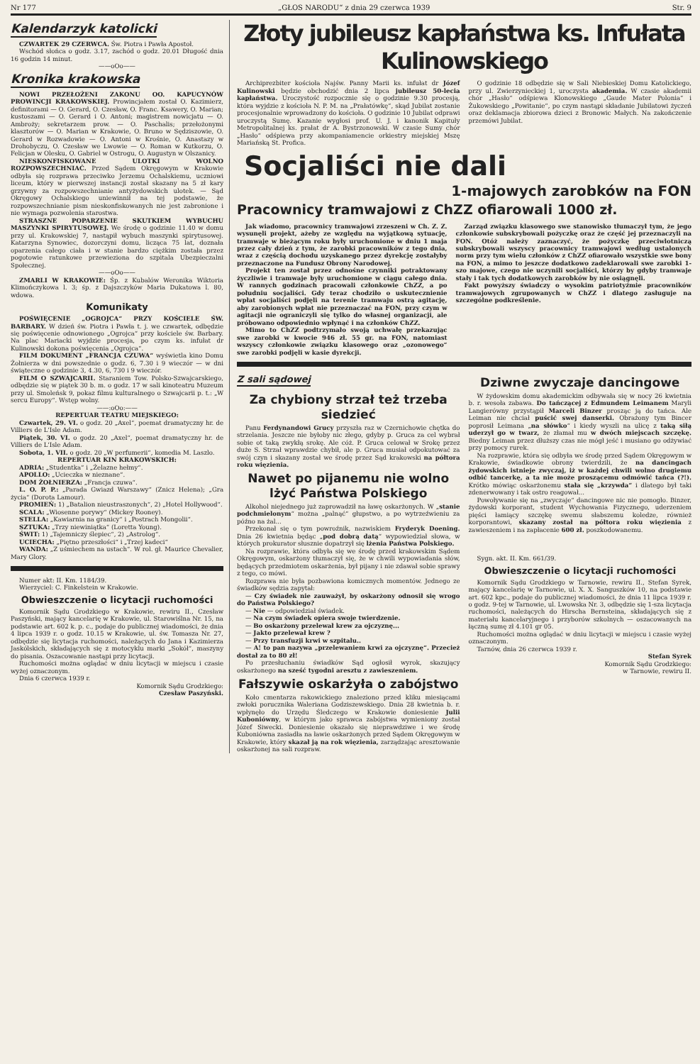Nr 177 „GŁOS NARODU“ z dnia 29 czerwca 1939 Str. 9
Kalendarzyk katolicki
CZWARTEK 29 CZERWCA. Św. Piotra i Pawła Apostoł.
Wschód słońca o godz. 3.17, zachód o godz. 20.01 Długość dnia 16 godzin 14 minut.
——oOo——
Kronika krakowska
NOWI PRZEŁOŻENI ZAKONU OO. KAPUCYNÓW PROWINCJI KRAKOWSKIEJ. Prowincjałem został O. Kazimierz, definitorami — O. Gerard, O. Czesław, O. Franc. Ksawery, O. Marian; kustoszami — O. Gerard i O. Antoni; magistrem nowicjatu — O. Ambroży; sekretarzem prow. — O. Paschalis; przełożonymi klasztorów — O. Marian w Krakowie, O. Bruno w Sędziszowie, O. Gerard w Rozwadowie — O. Antoni w Krośnie, O. Anastazy w Drohobyczu, O. Czesław we Lwowie — O. Roman w Kutkorzu, O. Felicjan w Olesku, O. Gabriel w Ostrogu, O. Augustyn w Olszanicy.
NIESKONFISKOWANE ULOTKI WOLNO ROZPOWSZECHNIAĆ. Przed Sądem Okręgowym w Krakowie odbyła się rozprawa przeciwko Jerzemu Ochalskiemu, uczniowi liceum, który w pierwszej instancji został skazany na 5 zł kary grzywny za rozpowszechnianie antyżydowskich ulotek. — Sąd Okręgowy Ochalskiego uniewinnił na tej podstawie, że rozpowszechnianie pism nieskonfiskowanych nie jest zabronione i nie wymaga pozwolenia starostwa.
STRASZNE POPARZENIE SKUTKIEM WYBUCHU MASZYNKI SPIRYTUSOWEJ. We środę o godzinie 11.40 w domu przy ul. Krakowskiej 7, nastąpił wybuch maszynki spirytusowej. Katarzyna Synowiec, dozorczyni domu, licząca 75 lat, doznała oparzenia całego ciała i w stanie bardzo ciężkim została przez pogotowie ratunkowe przewieziona do szpitala Ubezpieczalni Społecznej.
——oOo——
ZMARLI W KRAKOWIE: Śp. z Kubalów Weronika Wiktoria Klimończykowa l. 3; śp. z Dajszczyków Maria Dukatowa l. 80, wdowa.
Komunikaty
POŚWIĘCENIE „OGROJCA“ PRZY KOŚCIELE ŚW. BARBARY. W dzień św. Piotra i Pawła t. j. we czwartek, odbędzie się poświęcenie odnowionego „Ogrojca“ przy kościele św. Barbary. Na plac Mariacki wyjdzie procesja, po czym ks. infułat dr Kulinowski dokona poświęcenia „Ogrojca“.
FILM DOKUMENT „FRANCJA CZUWA“ wyświetla kino Domu Żołnierza w dni powszednie o godz. 6, 7.30 i 9 wieczór — w dni świąteczne o godzinie 3, 4.30, 6, 730 i 9 wieczór.
FILM O SZWAJCARII. Staraniem Tow. Polsko-Szwajcarskiego, odbędzie się w piątek 30 b. m. o godz. 17 w sali kinoteatru Muzeum przy ul. Smoleńsk 9, pokaz filmu kulturalnego o Szwajcarii p. t.: „W sercu Europy“. Wstęp wolny.
——:oOo:——
REPERTUAR TEATRU MIEJSKIEGO:
Czwartek, 29. VI. o godz. 20 „Axel“, poemat dramatyczny hr. de Villiers de L'Isle Adam.
Piątek, 30. VI. o godz. 20 „Axel“, poemat dramatyczny hr. de Villiers de L'Isle Adam.
Sobota, 1. VII. o godz. 20 „W perfumerii“, komedia M. Laszlo.
REPERTUAR KIN KRAKOWSKICH:
ADRIA: „Studentka“ i „Żelazne hełmy“.
APOLLO: „Ucieczka w nieznane“.
DOM ŻOŁNIERZA: „Francja czuwa“.
L. O. P. P.: „Parada Gwiazd Warszawy“ (Znicz Helena); „Gra życia“ (Dorota Lamour).
PROMIEŃ: 1) „Batalion nieustraszonych“, 2) „Hotel Hollywood“.
SCALA: „Wiosenne porywy“ (Mickey Rooney).
STELLA: „Kawiarnia na granicy“ i „Postrach Mongolii“.
SZTUKA: „Trzy niewiniątka“ (Loretta Young).
ŚWIT: 1) „Tajemniczy ślepiec“, 2) „Astrolog“.
UCIECHA: „Piętno przeszłości“ i „Trzej kadeci“
WANDA: „Z uśmiechem na ustach“. W rol. gł. Maurice Chevalier, Mary Glory.
Numer akt: II. Km. 1184/39.
Wierzyciel: C. Finkelstein w Krakowie.
Obwieszczenie o licytacji ruchomości
Komornik Sądu Grodzkiego w Krakowie, rewiru II., Czesław Paszyński, mający kancelarię w Krakowie, ul. Starowiślna Nr. 15, na podstawie art. 602 k. p. c., podaje do publicznej wiadomości, że dnia 4 lipca 1939 r. o godz. 10.15 w Krakowie, ul. św. Tomasza Nr. 27, odbędzie się licytacja ruchomości, należących do Jana i Kazimierza Jaskólskich, składających się z motocyklu marki „Sokół“, maszyny do pisania. Oszacowanie nastąpi przy licytacji.
Ruchomości można oglądać w dniu licytacji w miejscu i czasie wyżej oznaczonym.
Dnia 6 czerwca 1939 r.
Komornik Sądu Grodzkiego:
Czesław Paszyński.
Złoty jubileusz kapłaństwa ks. Infułata Kulinowskiego
Archiprezbiter kościoła Najśw. Panny Marii ks. infułat dr Józef Kulinowski będzie obchodzić dnia 2 lipca jubileusz 50-lecia kapłaństwa. Uroczystość rozpocznie się o godzinie 9.30 procesją, która wyjdzie z kościoła N. P. M. na „Prałatówkę“, skąd Jubilat zostanie procesjonalnie wprowadzony do kościoła. O godzinie 10 Jubilat odprawi uroczystą Sumę. Kazanie wygłosi prof. U. J. i kanonik Kapituły Metropolitalnej ks. prałat dr A. Bystrzonowski. W czasie Sumy chór „Hasło“ odśpiewa przy akompaniamencie orkiestry miejskiej Mszę Mariańską St. Profica.
O godzinie 18 odbędzie się w Sali Niebieskiej Domu Katolickiego, przy ul. Zwierzynieckiej 1, uroczysta akademia. W czasie akademii chór „Hasło“ odśpiewa Klonowskiego „Gaude Mater Polonia“ i Żukowskiego „Powitanie“, po czym nastąpi składanie Jubilatowi życzeń oraz deklamacja zbiorowa dzieci z Bronowic Małych. Na zakończenie przemówi Jubilat.
Socjaliści nie dali
1-majowych zarobków na FON
Pracownicy tramwajowi z ChZZ ofiarowali 1000 zł.
Jak wiadomo, pracownicy tramwajowi zrzeszeni w Ch. Z. Z. wysunęli projekt, ażeby ze względu na wyjątkową sytuację, tramwaje w bieżącym roku były uruchomione w dniu 1 maja przez cały dzień z tym, że zarobki pracowników z tego dnia, wraz z częścią dochodu uzyskanego przez dyrekcję zostałyby przeznaczone na Fundusz Obrony Narodowej.
Projekt ten został przez odnośne czynniki potraktowany życzliwie i tramwaje były uruchomione w ciągu całego dnia. W rannych godzinach pracowali członkowie ChZZ, a po południu socjaliści. Gdy teraz chodziło o uskutecznienie wpłat socjaliści podjęli na terenie tramwaju ostrą agitację, aby zarobionych wpłat nie przeznaczać na FON, przy czym w agitacji nie ograniczyli się tylko do własnej organizacji, ale próbowano odpowiednio wpłynąć i na członków ChZZ.
Mimo to ChZZ podtrzymało swoją uchwałę przekazując swe zarobki w kwocie 946 zł. 55 gr. na FON, natomiast wszyscy członkowie związku klasowego oraz „ozonowego“ swe zarobki podjęli w kasie dyrekcji.
Zarząd związku klasowego swe stanowisko tłumaczył tym, że jego członkowie subskrybowali pożyczkę oraz że część jej przeznaczyli na FON. Otóż należy zaznaczyć, że pożyczkę przeciwlotniczą subskrybowali wszyscy pracownicy tramwajowi według ustalonych norm przy tym wielu członków z ChZZ ofiarowało wszystkie swe bony na FON, a mimo to jeszcze dodatkowo zadeklarowali swe zarobki 1-szo majowe, czego nie uczynili socjaliści, którzy by gdyby tramwaje stały i tak tych dodatkowych zarobków by nie osiągnęli.
Fakt powyższy świadczy o wysokim patriotyźmie pracowników tramwajowych zgrupowanych w ChZZ i dlatego zasługuje na szczególne podkreślenie.
Z sali sądowej
Za chybiony strzał też trzeba siedzieć
Panu Ferdynandowi Grucy przyszła raz w Czernichowie chętka do strzelania. Jeszcze nie byłoby nic złego, gdyby p. Gruca za cel wybrał sobie ot taką zwykłą srokę. Ale cóż. P. Gruca celował w Srokę przez duże S. Strzał wprawdzie chybił, ale p. Gruca musiał odpokutować za swój czyn i skazany został we środę przez Sąd krakowski na półtora roku więzienia.
Nawet po pijanemu nie wolno lżyć Państwa Polskiego
Alkohol niejednego już zaprowadził na ławę oskarżonych. W „stanie podchmielonym“ można „palnąć“ głupstwo, a po wytrzeźwieniu za późno na żal...
Przekonał się o tym powroźnik, nazwiskiem Fryderyk Doening. Dnia 26 kwietnia będąc „pod dobrą datą“ wypowiedział słowa, w których prokurator słusznie dopatrzył się lżenia Państwa Polskiego.
Na rozprawie, która odbyła się we środę przed krakowskim Sądem Okręgowym, oskarżony tłumaczył się, że w chwili wypowiadania słów, będących przedmiotem oskarżenia, był pijany i nie zdawał sobie sprawy z tego, co mówi.
Rozprawa nie była pozbawiona komicznych momentów. Jednego ze świadków sędzia zapytał:
— Czy świadek nie zauważył, by oskarżony odnosił się wrogo do Państwa Polskiego?
— Nie — odpowiedział świadek.
— Na czym świadek opiera swoje twierdzenie.
— Bo oskarżony przelewał krew za ojczyznę...
— Jakto przelewał krew ?
— Przy transfuzji krwi w szpitalu..
— A! to pan nazywa „przelewaniem krwi za ojczyznę“. Przecież dostał za to 80 zł!
Po przesłuchaniu świadków Sąd ogłosił wyrok, skazujący oskarżonego na sześć tygodni aresztu z zawieszeniem.
Fałszywie oskarżyła o zabójstwo
Koło cmentarza rakowickiego znaleziono przed kliku miesiącami zwłoki porucznika Waleriana Godziszewskiego. Dnia 28 kwietnia b. r. wpłynęło do Urzędu Śledczego w Krakowie doniesienie Julii Kuboniówny, w którym jako sprawca zabójstwa wymieniony został Józef Siwecki. Doniesienie okazało się nieprawdziwe i we środę Kuboniówna zasiadła na ławie oskarżonych przed Sądem Okręgowym w Krakowie, który skazał ją na rok więzienia, zarządzając aresztowanie oskarżonej na sali rozpraw.
Dziwne zwyczaje dancingowe
W żydowskim domu akademickim odbywała się w nocy 26 kwietnia b. r. wesoła zabawa. Do tańczącej z Edmundem Leimanem Maryli Langierówny przystąpił Marceli Binzer prosząc ją do tańca. Ale Leiman nie chciał puścić swej danserki. Obrażony tym Bincer poprosił Leimana „na słówko“ i kiedy wyszli na ulicę z taką siłą uderzył go w twarz, że złamał mu w dwóch miejscach szczękę. Biedny Leiman przez dłuższy czas nie mógł jeść i musiano go odżywiać przy pomocy rurek.
Na rozprawie, która się odbyła we środę przed Sądem Okręgowym w Krakowie, świadkowie obrony twierdzili, że na dancingach żydowskich istnieje zwyczaj, iż w każdej chwili wolno drugiemu odbić tancerkę, a ta nie może proszącemu odmówić tańca (?!). Krótko mówiąc oskarżonemu stała się „krzywda“ i dlatego był taki zdenerwowany i tak ostro reagował...
Powoływanie się na „zwyczaje“ dancingowe nic nie pomogło. Binzer, żydowski korporant, student Wychowania Fizycznego, uderzeniem pięści łamiący szczękę swemu słabszemu koledze, również korporantowi, skazany został na półtora roku więzienia z zawieszeniem i na zapłacenie 600 zł. poszkodowanemu.
Sygn. akt. II. Km. 661/39.
Obwieszczenie o licytacji ruchomości
Komornik Sądu Grodzkiego w Tarnowie, rewiru II., Stefan Syrek, mający kancelarię w Tarnowie, ul. X. X. Sanguszków 10, na podstawie art. 602 kpc., podaje do publicznej wiadomości, że dnia 11 lipca 1939 r. o godz. 9-tej w Tarnowie, ul. Lwowska Nr. 3, odbędzie się 1-sza licytacja ruchomości, należących do Hirscha Bernsteina, składających się z materiału kancelaryjnego i przyborów szkolnych — oszacowanych na łączną sumę zł 4.101 gr 05.
Ruchomości można oglądać w dniu licytacji w miejscu i czasie wyżej oznaczonym.
Tarnów, dnia 26 czerwca 1939 r.
Stefan Syrek
Komornik Sądu Grodzkiego:
w Tarnowie, rewiru II.